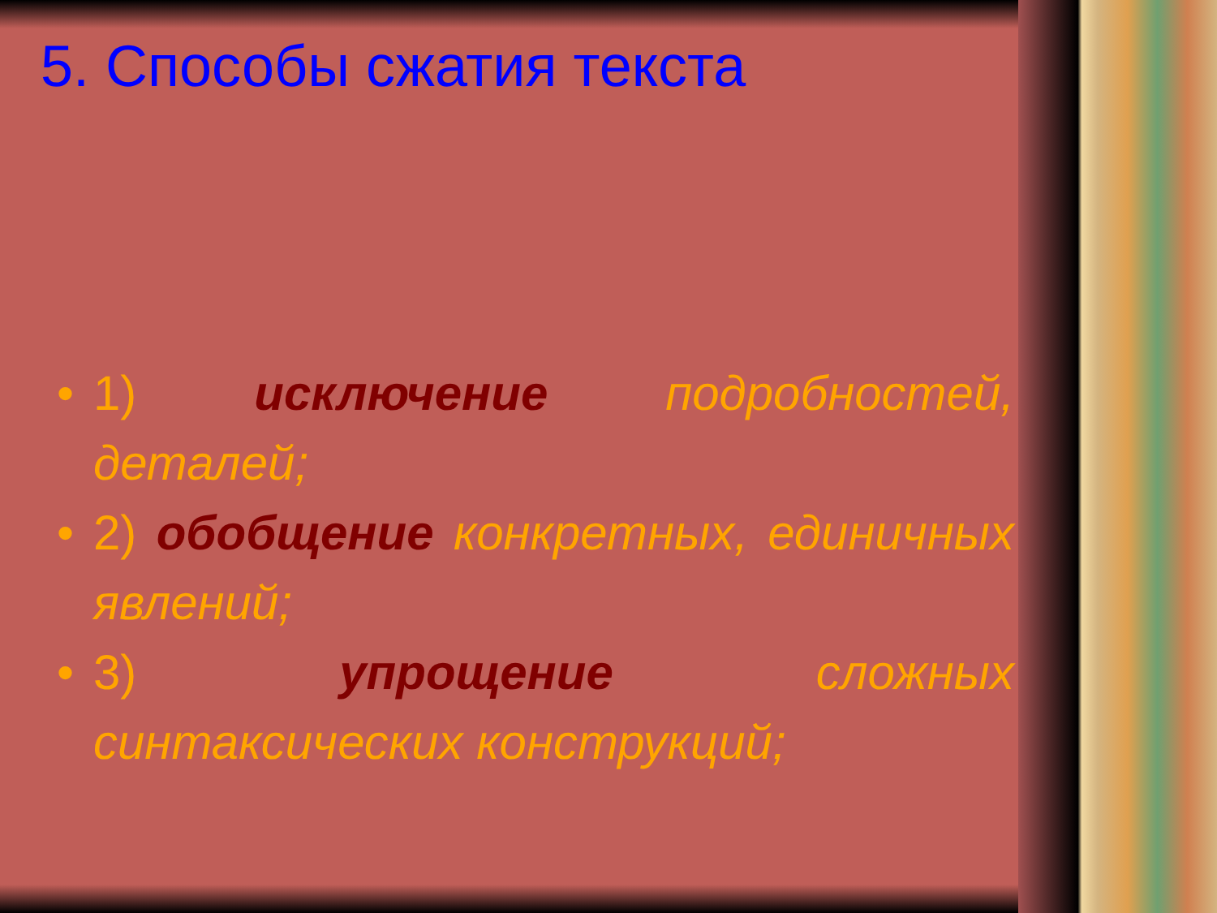5. Способы сжатия текста
• 1) исключение подробностей, деталей;
• 2) обобщение конкретных, единичных явлений;
• 3) упрощение сложных синтаксических конструкций;